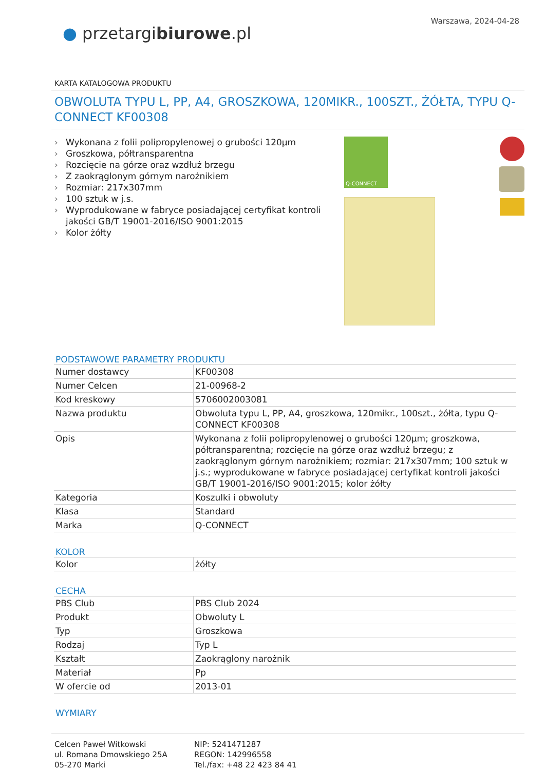● przetargibiurowe.pl
Warszawa, 2024-04-28
KARTA KATALOGOWA PRODUKTU
OBWOLUTA TYPU L, PP, A4, GROSZKOWA, 120MIKR., 100SZT., ŻÓŁTA, TYPU Q-CONNECT KF00308
› Wykonana z folii polipropylenowej o grubości 120µm
› Groszkowa, półtransparentna
› Rozcięcie na górze oraz wzdłuż brzegu
› Z zaokrąglonym górnym narożnikiem
› Rozmiar: 217x307mm
› 100 sztuk w j.s.
› Wyprodukowane w fabryce posiadającej certyfikat kontroli jakości GB/T 19001-2016/ISO 9001:2015
› Kolor żółty
Q-CONNECT
PODSTAWOWE PARAMETRY PRODUKTU
| Numer dostawcy | KF00308 |
| Numer Celcen | 21-00968-2 |
| Kod kreskowy | 5706002003081 |
| Nazwa produktu | Obwoluta typu L, PP, A4, groszkowa, 120mikr., 100szt., żółta, typu Q-CONNECT KF00308 |
| Opis | Wykonana z folii polipropylenowej o grubości 120µm; groszkowa, półtransparentna; rozcięcie na górze oraz wzdłuż brzegu; z zaokrąglonym górnym narożnikiem; rozmiar: 217x307mm; 100 sztuk w j.s.; wyprodukowane w fabryce posiadającej certyfikat kontroli jakości GB/T 19001-2016/ISO 9001:2015; kolor żółty |
| Kategoria | Koszulki i obwoluty |
| Klasa | Standard |
| Marka | Q-CONNECT |
KOLOR
| Kolor | żółty |
CECHA
| PBS Club | PBS Club 2024 |
| Produkt | Obwoluty L |
| Typ | Groszkowa |
| Rodzaj | Typ L |
| Kształt | Zaokrąglony narożnik |
| Materiał | Pp |
| W ofercie od | 2013-01 |
WYMIARY
Celcen Paweł Witkowski
ul. Romana Dmowskiego 25A
05-270 Marki
NIP: 5241471287
REGON: 142996558
Tel./fax: +48 22 423 84 41